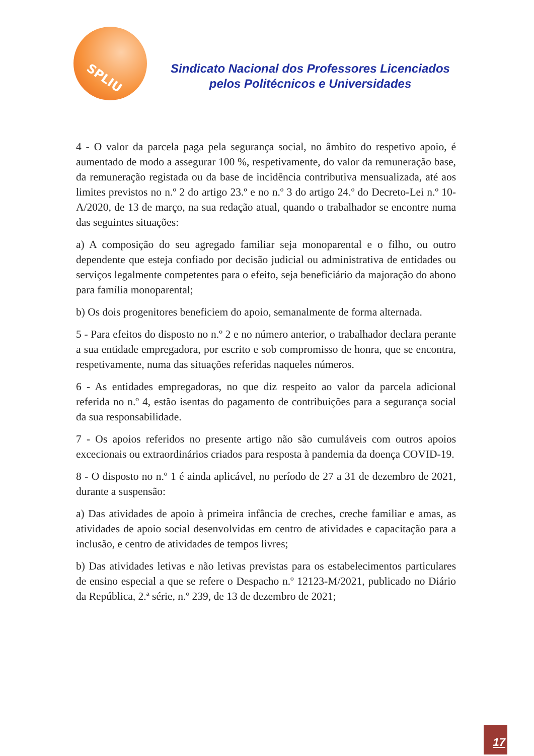SPLIU
Sindicato Nacional dos Professores Licenciados
pelos Politécnicos e Universidades
4 - O valor da parcela paga pela segurança social, no âmbito do respetivo apoio, é aumentado de modo a assegurar 100 %, respetivamente, do valor da remuneração base, da remuneração registada ou da base de incidência contributiva mensualizada, até aos limites previstos no n.º 2 do artigo 23.º e no n.º 3 do artigo 24.º do Decreto-Lei n.º 10-A/2020, de 13 de março, na sua redação atual, quando o trabalhador se encontre numa das seguintes situações:
a) A composição do seu agregado familiar seja monoparental e o filho, ou outro dependente que esteja confiado por decisão judicial ou administrativa de entidades ou serviços legalmente competentes para o efeito, seja beneficiário da majoração do abono para família monoparental;
b) Os dois progenitores beneficiem do apoio, semanalmente de forma alternada.
5 - Para efeitos do disposto no n.º 2 e no número anterior, o trabalhador declara perante a sua entidade empregadora, por escrito e sob compromisso de honra, que se encontra, respetivamente, numa das situações referidas naqueles números.
6 - As entidades empregadoras, no que diz respeito ao valor da parcela adicional referida no n.º 4, estão isentas do pagamento de contribuições para a segurança social da sua responsabilidade.
7 - Os apoios referidos no presente artigo não são cumuláveis com outros apoios excecionais ou extraordinários criados para resposta à pandemia da doença COVID-19.
8 - O disposto no n.º 1 é ainda aplicável, no período de 27 a 31 de dezembro de 2021, durante a suspensão:
a) Das atividades de apoio à primeira infância de creches, creche familiar e amas, as atividades de apoio social desenvolvidas em centro de atividades e capacitação para a inclusão, e centro de atividades de tempos livres;
b) Das atividades letivas e não letivas previstas para os estabelecimentos particulares de ensino especial a que se refere o Despacho n.º 12123-M/2021, publicado no Diário da República, 2.ª série, n.º 239, de 13 de dezembro de 2021;
17